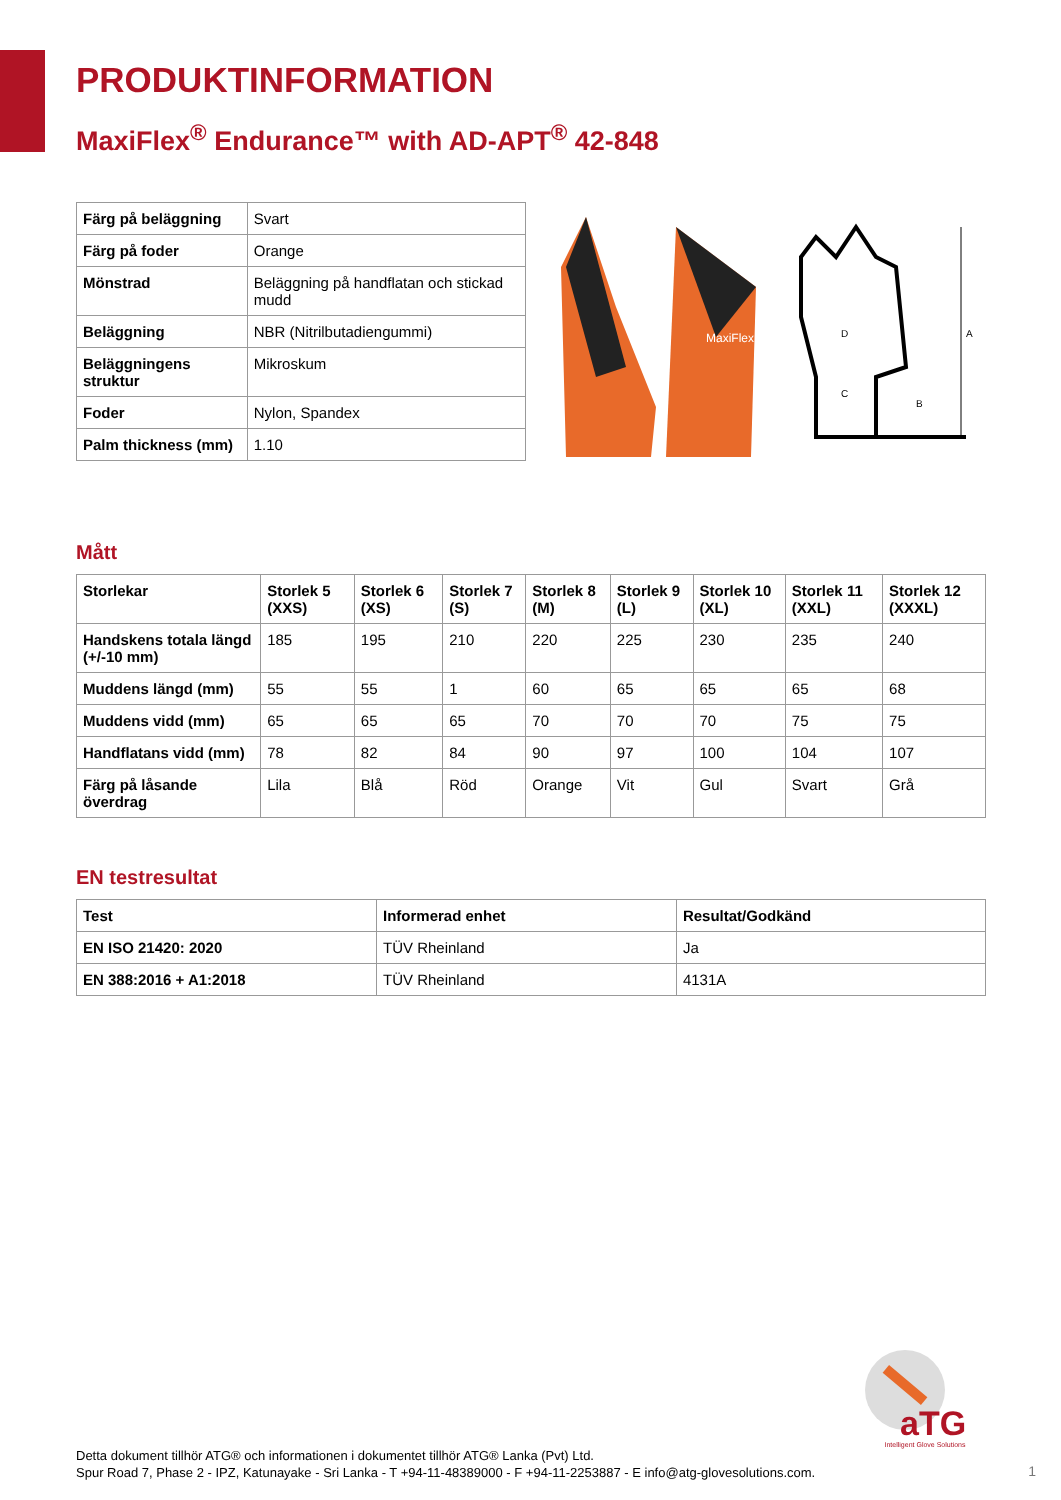PRODUKTINFORMATION
MaxiFlex<sup>®</sup> Endurance™ with AD-APT<sup>®</sup> 42-848
| Färg på beläggning | Svart |
| Färg på foder | Orange |
| Mönstrad | Beläggning på handflatan och stickad mudd |
| Beläggning | NBR (Nitrilbutadiengummi) |
| Beläggningens struktur | Mikroskum |
| Foder | Nylon, Spandex |
| Palm thickness (mm) | 1.10 |
MaxiFlex
A
B
C
D
Mått
| Storlekar | Storlek 5 (XXS) | Storlek 6 (XS) | Storlek 7 (S) | Storlek 8 (M) | Storlek 9 (L) | Storlek 10 (XL) | Storlek 11 (XXL) | Storlek 12 (XXXL) |
| --- | --- | --- | --- | --- | --- | --- | --- | --- |
| Handskens totala längd (+/-10 mm) | 185 | 195 | 210 | 220 | 225 | 230 | 235 | 240 |
| Muddens längd (mm) | 55 | 55 | 1 | 60 | 65 | 65 | 65 | 68 |
| Muddens vidd (mm) | 65 | 65 | 65 | 70 | 70 | 70 | 75 | 75 |
| Handflatans vidd (mm) | 78 | 82 | 84 | 90 | 97 | 100 | 104 | 107 |
| Färg på låsande överdrag | Lila | Blå | Röd | Orange | Vit | Gul | Svart | Grå |
EN testresultat
| Test | Informerad enhet | Resultat/Godkänd |
| --- | --- | --- |
| EN ISO 21420: 2020 | TÜV Rheinland | Ja |
| EN 388:2016 + A1:2018 | TÜV Rheinland | 4131A |
aTG
Intelligent Glove Solutions
Detta dokument tillhör ATG® och informationen i dokumentet tillhör ATG® Lanka (Pvt) Ltd.
Spur Road 7, Phase 2 - IPZ, Katunayake - Sri Lanka - T +94-11-48389000 - F +94-11-2253887 - E info@atg-glovesolutions.com.
1